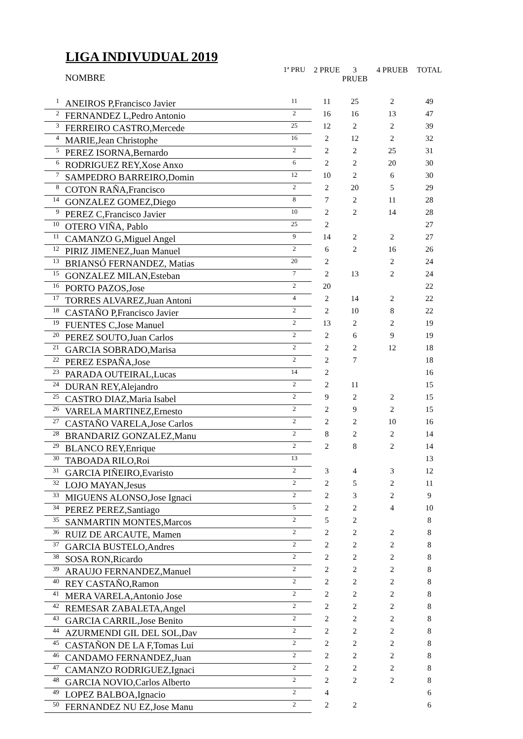LIGA INDIVUDUAL 2019
| | NOMBRE | 1ª PRU | 2 PRUE | 3 PRUEB | 4 PRUEB | TOTAL |
| --- | --- | --- | --- | --- | --- | --- |
| 1 | ANEIROS P,Francisco Javier | 11 | 11 | 25 | 2 | 49 |
| 2 | FERNANDEZ L,Pedro Antonio | 2 | 16 | 16 | 13 | 47 |
| 3 | FERREIRO CASTRO,Mercede | 25 | 12 | 2 | 2 | 39 |
| 4 | MARIE,Jean Christophe | 16 | 2 | 12 | 2 | 32 |
| 5 | PEREZ ISORNA,Bernardo | 2 | 2 | 2 | 25 | 31 |
| 6 | RODRIGUEZ REY,Xose Anxo | 6 | 2 | 2 | 20 | 30 |
| 7 | SAMPEDRO BARREIRO,Domin | 12 | 10 | 2 | 6 | 30 |
| 8 | COTON RAÑA,Francisco | 2 | 2 | 20 | 5 | 29 |
| 14 | GONZALEZ GOMEZ,Diego | 8 | 7 | 2 | 11 | 28 |
| 9 | PEREZ C,Francisco Javier | 10 | 2 | 2 | 14 | 28 |
| 10 | OTERO VIÑA, Pablo | 25 | 2 | | | 27 |
| 11 | CAMANZO G,Miguel Angel | 9 | 14 | 2 | 2 | 27 |
| 12 | PIRIZ JIMENEZ,Juan Manuel | 2 | 6 | 2 | 16 | 26 |
| 13 | BRIANSÓ FERNANDEZ, Matias | 20 | 2 | | 2 | 24 |
| 15 | GONZALEZ MILAN,Esteban | 7 | 2 | 13 | 2 | 24 |
| 16 | PORTO PAZOS,Jose | 2 | 20 | | | 22 |
| 17 | TORRES ALVAREZ,Juan Antoni | 4 | 2 | 14 | 2 | 22 |
| 18 | CASTAÑO P,Francisco Javier | 2 | 2 | 10 | 8 | 22 |
| 19 | FUENTES C,Jose Manuel | 2 | 13 | 2 | 2 | 19 |
| 20 | PEREZ SOUTO,Juan Carlos | 2 | 2 | 6 | 9 | 19 |
| 21 | GARCIA SOBRADO,Marisa | 2 | 2 | 2 | 12 | 18 |
| 22 | PEREZ ESPAÑA,Jose | 2 | 2 | 7 | | 18 |
| 23 | PARADA OUTEIRAL,Lucas | 14 | 2 | | | 16 |
| 24 | DURAN REY,Alejandro | 2 | 2 | 11 | | 15 |
| 25 | CASTRO DIAZ,Maria Isabel | 2 | 9 | 2 | 2 | 15 |
| 26 | VARELA MARTINEZ,Ernesto | 2 | 2 | 9 | 2 | 15 |
| 27 | CASTAÑO VARELA,Jose Carlos | 2 | 2 | 2 | 10 | 16 |
| 28 | BRANDARIZ GONZALEZ,Manu | 2 | 8 | 2 | 2 | 14 |
| 29 | BLANCO REY,Enrique | 2 | 2 | 8 | 2 | 14 |
| 30 | TABOADA RILO,Roi | 13 | | | | 13 |
| 31 | GARCIA PIÑEIRO,Evaristo | 2 | 3 | 4 | 3 | 12 |
| 32 | LOJO MAYAN,Jesus | 2 | 2 | 5 | 2 | 11 |
| 33 | MIGUENS ALONSO,Jose Ignaci | 2 | 2 | 3 | 2 | 9 |
| 34 | PEREZ PEREZ,Santiago | 5 | 2 | 2 | 4 | 10 |
| 35 | SANMARTIN MONTES,Marcos | 2 | 5 | 2 | | 8 |
| 36 | RUIZ DE ARCAUTE, Mamen | 2 | 2 | 2 | 2 | 8 |
| 37 | GARCIA BUSTELO,Andres | 2 | 2 | 2 | 2 | 8 |
| 38 | SOSA RON,Ricardo | 2 | 2 | 2 | 2 | 8 |
| 39 | ARAUJO FERNANDEZ,Manuel | 2 | 2 | 2 | 2 | 8 |
| 40 | REY CASTAÑO,Ramon | 2 | 2 | 2 | 2 | 8 |
| 41 | MERA VARELA,Antonio Jose | 2 | 2 | 2 | 2 | 8 |
| 42 | REMESAR ZABALETA,Angel | 2 | 2 | 2 | 2 | 8 |
| 43 | GARCIA CARRIL,Jose Benito | 2 | 2 | 2 | 2 | 8 |
| 44 | AZURMENDI GIL DEL SOL,Dav | 2 | 2 | 2 | 2 | 8 |
| 45 | CASTAÑON DE LA F,Tomas Lui | 2 | 2 | 2 | 2 | 8 |
| 46 | CANDAMO FERNANDEZ,Juan | 2 | 2 | 2 | 2 | 8 |
| 47 | CAMANZO RODRIGUEZ,Ignaci | 2 | 2 | 2 | 2 | 8 |
| 48 | GARCIA NOVIO,Carlos Alberto | 2 | 2 | 2 | 2 | 8 |
| 49 | LOPEZ BALBOA,Ignacio | 2 | 4 | | | 6 |
| 50 | FERNANDEZ NU EZ,Jose Manu | 2 | 2 | 2 | | 6 |